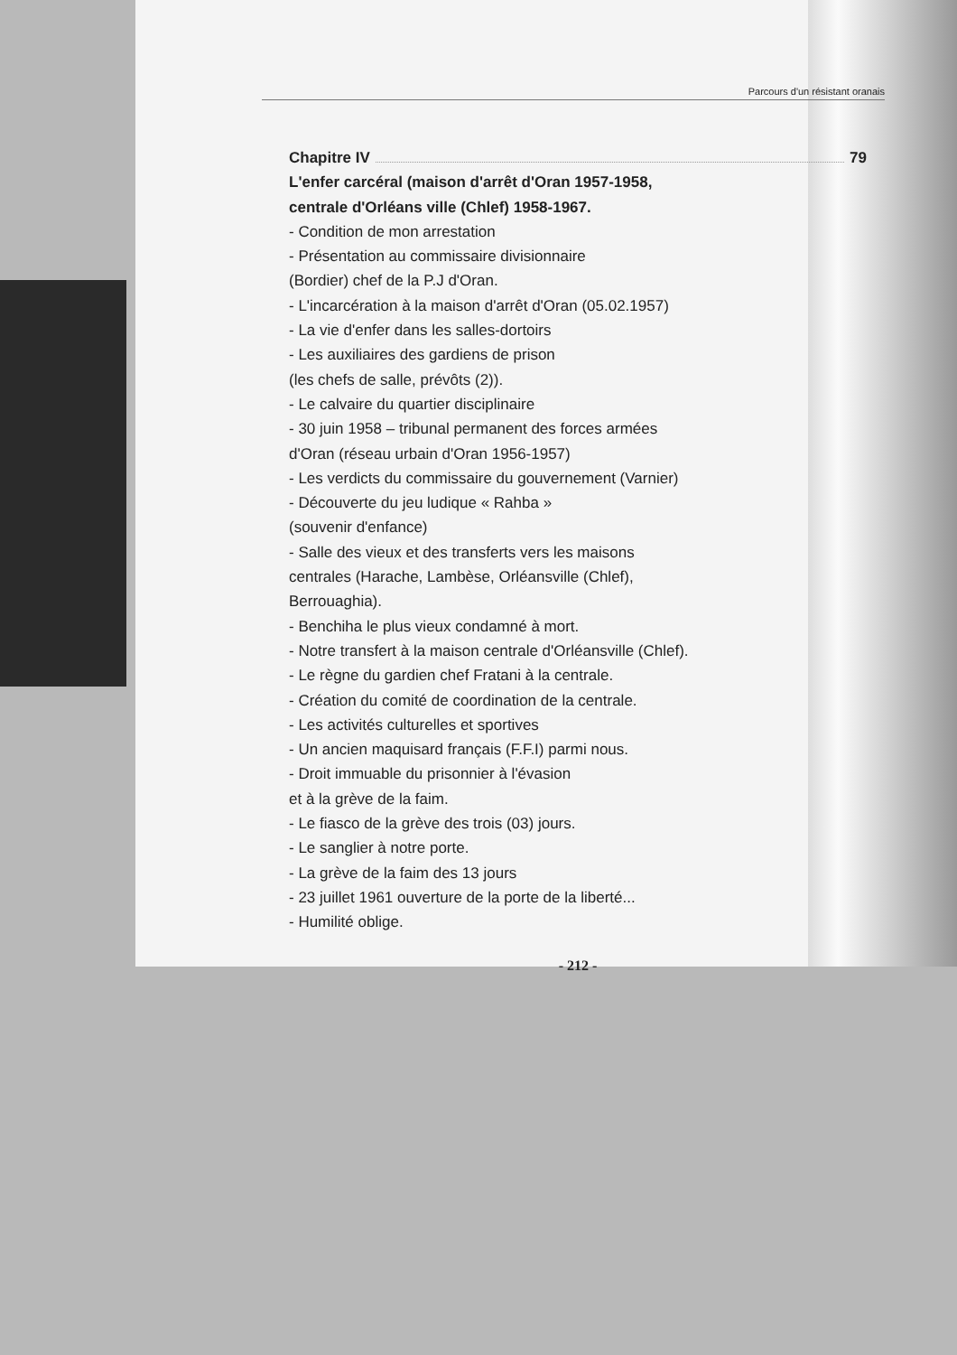Parcours d'un résistant oranais
Chapitre IV 79
L'enfer carcéral (maison d'arrêt d'Oran 1957-1958,
centrale d'Orléans ville (Chlef) 1958-1967.
- Condition de mon arrestation
- Présentation au commissaire divisionnaire
(Bordier) chef de la P.J d'Oran.
- L'incarcération à la maison d'arrêt d'Oran (05.02.1957)
- La vie d'enfer dans les salles-dortoirs
- Les auxiliaires des gardiens de prison
(les chefs de salle, prévôts (2)).
- Le calvaire du quartier disciplinaire
- 30 juin 1958 – tribunal permanent des forces armées
d'Oran (réseau urbain d'Oran 1956-1957)
- Les verdicts du commissaire du gouvernement (Varnier)
- Découverte du jeu ludique « Rahba »
(souvenir d'enfance)
- Salle des vieux et des transferts vers les maisons
centrales (Harache, Lambèse, Orléansville (Chlef),
Berrouaghia).
- Benchiha le plus vieux condamné à mort.
- Notre transfert à la maison centrale d'Orléansville (Chlef).
- Le règne du gardien chef Fratani à la centrale.
- Création du comité de coordination de la centrale.
- Les activités culturelles et sportives
- Un ancien maquisard français (F.F.I) parmi nous.
- Droit immuable du prisonnier à l'évasion
et à la grève de la faim.
- Le fiasco de la grève des trois (03) jours.
- Le sanglier à notre porte.
- La grève de la faim des 13 jours
- 23 juillet 1961 ouverture de la porte de la liberté...
- Humilité oblige.
- 212 -